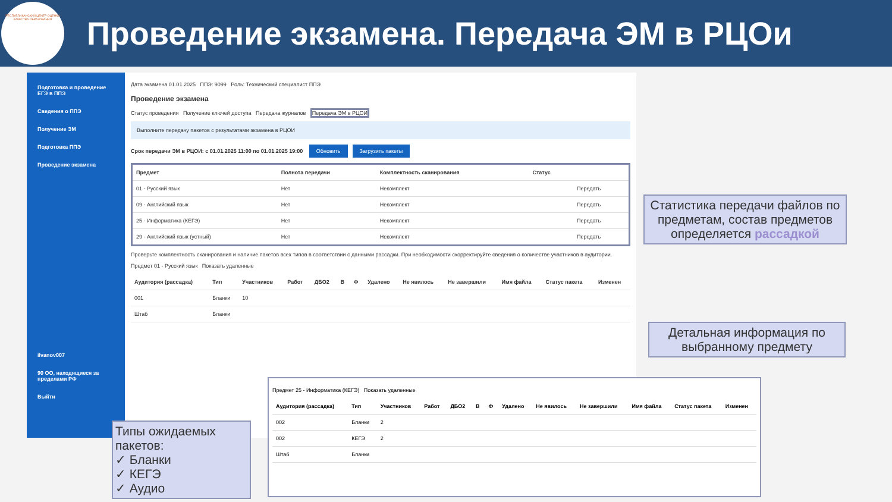РЕСПУБЛИКАНСКИЙ ЦЕНТР ОЦЕНКИ КАЧЕСТВА ОБРАЗОВАНИЯ
Проведение экзамена. Передача ЭМ в РЦОи
Подготовка и проведение ЕГЭ в ППЭ
Сведения о ППЭ
Получение ЭМ
Подготовка ППЭ
Проведение экзамена
ilvanov007
90 ОО, находящиеся за пределами РФ
Выйти
Дата экзамена 01.01.2025 ППЭ: 9099 Роль: Технический специалист ППЭ
Проведение экзамена
Статус проведения Получение ключей доступа Передача журналов Передача ЭМ в РЦОИ
Выполните передачу пакетов с результатами экзамена в РЦОИ
Срок передачи ЭМ в РЦОИ: с 01.01.2025 11:00 по 01.01.2025 19:00 Обновить Загрузить пакеты
| Предмет | Полнота передачи | Комплектность сканирования | Статус | |
| --- | --- | --- | --- | --- |
| 01 - Русский язык | Нет | Некомплект | | Передать |
| 09 - Английский язык | Нет | Некомплект | | Передать |
| 25 - Информатика (КЕГЭ) | Нет | Некомплект | | Передать |
| 29 - Английский язык (устный) | Нет | Некомплект | | Передать |
Проверьте комплектность сканирования и наличие пакетов всех типов в соответствии с данными рассадки. При необходимости скорректируйте сведения о количестве участников в аудитории.
Предмет 01 - Русский язык Показать удаленные
| Аудитория (рассадка) | Тип | Участников | Работ | ДБО2 | В | Ф | Удалено | Не явилось | Не завершили | Имя файла | Статус пакета | Изменен |
| --- | --- | --- | --- | --- | --- | --- | --- | --- | --- | --- | --- | --- |
| 001 | Бланки | 10 | | | | | | | | | | |
| Штаб | Бланки | | | | | | | | | | | |
Статистика передачи файлов по предметам, состав предметов определяется рассадкой
Детальная информация по выбранному предмету
Типы ожидаемых пакетов:
✓ Бланки
✓ КЕГЭ
✓ Аудио
Предмет 25 - Информатика (КЕГЭ) Показать удаленные
| Аудитория (рассадка) | Тип | Участников | Работ | ДБО2 | В | Ф | Удалено | Не явилось | Не завершили | Имя файла | Статус пакета | Изменен |
| --- | --- | --- | --- | --- | --- | --- | --- | --- | --- | --- | --- | --- |
| 002 | Бланки | 2 | | | | | | | | | | |
| 002 | КЕГЭ | 2 | | | | | | | | | | |
| Штаб | Бланки | | | | | | | | | | | |